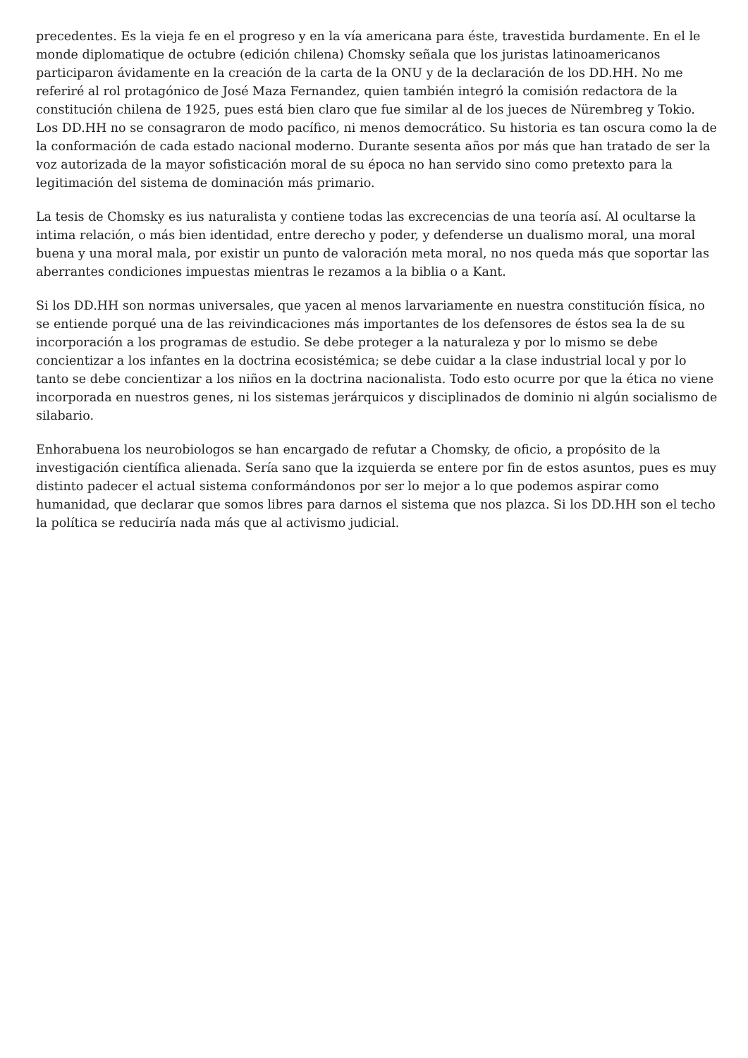precedentes. Es la vieja fe en el progreso y en la vía americana para éste, travestida burdamente. En el le monde diplomatique de octubre (edición chilena) Chomsky señala que los juristas latinoamericanos participaron ávidamente en la creación de la carta de la ONU y de la declaración de los DD.HH. No me referiré al rol protagónico de José Maza Fernandez, quien también integró la comisión redactora de la constitución chilena de 1925, pues está bien claro que fue similar al de los jueces de Nürembreg y Tokio. Los DD.HH no se consagraron de modo pacífico, ni menos democrático. Su historia es tan oscura como la de la conformación de cada estado nacional moderno. Durante sesenta años por más que han tratado de ser la voz autorizada de la mayor sofisticación moral de su época no han servido sino como pretexto para la legitimación del sistema de dominación más primario.
La tesis de Chomsky es ius naturalista y contiene todas las excrecencias de una teoría así. Al ocultarse la intima relación, o más bien identidad, entre derecho y poder, y defenderse un dualismo moral, una moral buena y una moral mala, por existir un punto de valoración meta moral, no nos queda más que soportar las aberrantes condiciones impuestas mientras le rezamos a la biblia o a Kant.
Si los DD.HH son normas universales, que yacen al menos larvariamente en nuestra constitución física, no se entiende porqué una de las reivindicaciones más importantes de los defensores de éstos sea la de su incorporación a los programas de estudio. Se debe proteger a la naturaleza y por lo mismo se debe concientizar a los infantes en la doctrina ecosistémica; se debe cuidar a la clase industrial local y por lo tanto se debe concientizar a los niños en la doctrina nacionalista. Todo esto ocurre por que la ética no viene incorporada en nuestros genes, ni los sistemas jerárquicos y disciplinados de dominio ni algún socialismo de silabario.
Enhorabuena los neurobiologos se han encargado de refutar a Chomsky, de oficio, a propósito de la investigación científica alienada. Sería sano que la izquierda se entere por fin de estos asuntos, pues es muy distinto padecer el actual sistema conformándonos por ser lo mejor a lo que podemos aspirar como humanidad, que declarar que somos libres para darnos el sistema que nos plazca. Si los DD.HH son el techo la política se reduciría nada más que al activismo judicial.